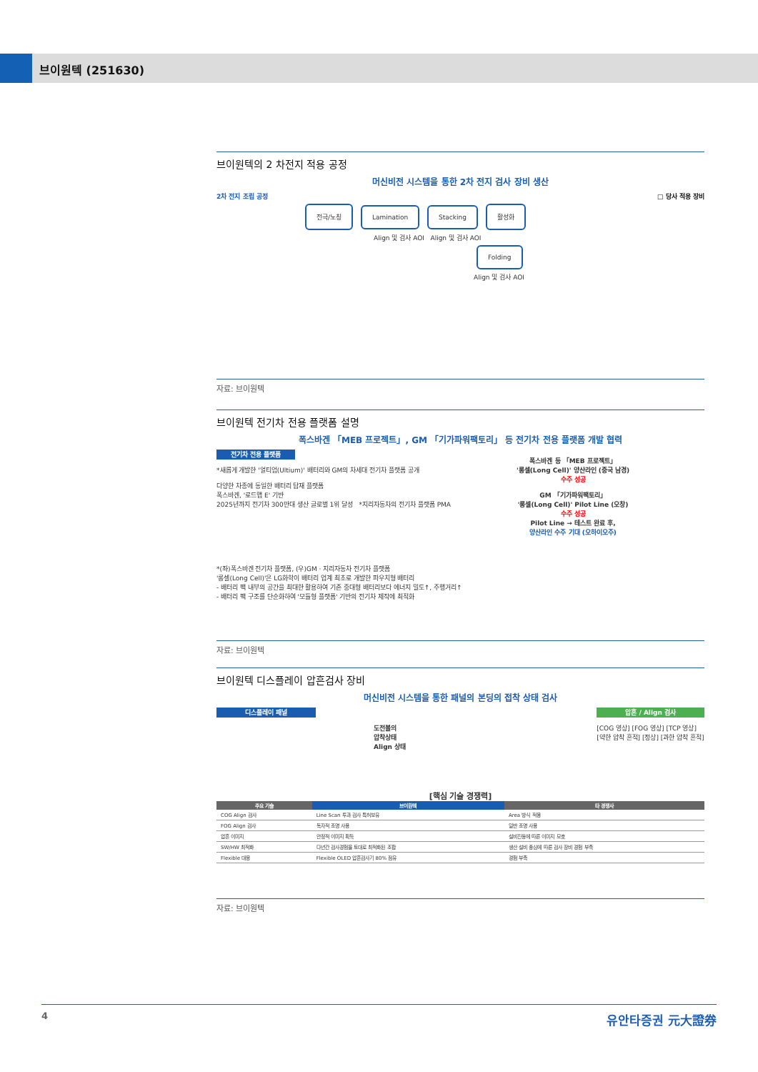브이원텍 (251630)
브이원텍의 2 차전지 적용 공정
머신비전 시스템을 통한 2차 전지 검사 장비 생산
2차 전지 조립 공정 □ 당사 적용 장비
전극/노칭 Lamination Stacking 활성화
Align 및 검사 AOI Align 및 검사 AOI
Folding
Align 및 검사 AOI
자료: 브이원텍
브이원텍 전기차 전용 플랫폼 설명
폭스바겐 「MEB 프로젝트」, GM 「기가파워팩토리」 등 전기차 전용 플랫폼 개발 협력
전기차 전용 플랫폼
*새롭게 개발한 '얼티엄(Ultium)' 배터리와 GM의 차세대 전기차 플랫폼 공개
다양한 차종에 동일한 배터리 탑재 플랫폼
폭스바겐, '로드맵 E' 기반
2025년까지 전기차 300만대 생산 글로벌 1위 달성 *지리자동차의 전기차 플랫폼 PMA
폭스바겐 등 「MEB 프로젝트」
'롱셀(Long Cell)' 양산라인 (중국 남경)
수주 성공
GM 「기가파워팩토리」
'롱셀(Long Cell)' Pilot Line (오창)
수주 성공
Pilot Line → 테스트 완료 후,
양산라인 수주 기대 (오하이오주)
*(좌)폭스바겐 전기차 플랫폼, (우)GM · 지리자동차 전기차 플랫폼
'롱셀(Long Cell)'은 LG화학이 배터리 업계 최초로 개발한 파우치형 배터리
- 배터리 팩 내부의 공간을 최대한 활용하여 기존 중대형 배터리보다 에너지 밀도↑, 주행거리↑
- 배터리 팩 구조를 단순화하여 '모듈형 플랫폼' 기반의 전기차 제작에 최적화
자료: 브이원텍
브이원텍 디스플레이 압흔검사 장비
머신비전 시스템을 통한 패널의 본딩의 접착 상태 검사
디스플레이 패널
도전볼의
압착상태
Align 상태
압흔 / Align 검사
[COG 영상] [FOG 영상] [TCP 영상]
[약한 압착 흔적] [정상] [과한 압착 흔적]
[핵심 기술 경쟁력]
| 주요 기술 | 브이원텍 | 타 경쟁사 |
| --- | --- | --- |
| COG Align 검사 | Line Scan 투과 검사 특허보유 | Area 방식 적용 |
| FOG Align 검사 | 독자적 조명 사용 | 일반 조명 사용 |
| 압흔 이미지 | 안정적 이미지 획득 | 설비진동에 따른 이미지 모호 |
| SW/HW 최적화 | 다년간 검사경험을 토대로 최적화된 조합 | 생산 설비 중심에 따른 검사 장비 경험 부족 |
| Flexible 대응 | Flexible OLED 압흔검사기 80% 점유 | 경험 부족 |
자료: 브이원텍
4 유안타증권 元大證券